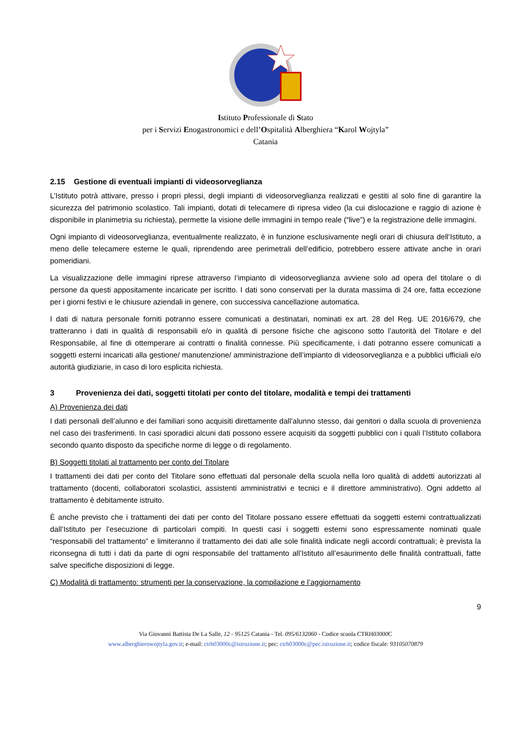Istituto Professionale di Stato
per i Servizi Enogastronomici e dell’Ospitalità Alberghiera “Karol Wojtyla”
Catania
2.15 Gestione di eventuali impianti di videosorveglianza
L’Istituto potrà attivare, presso i propri plessi, degli impianti di videosorveglianza realizzati e gestiti al solo fine di garantire la sicurezza del patrimonio scolastico. Tali impianti, dotati di telecamere di ripresa video (la cui dislocazione e raggio di azione è disponibile in planimetria su richiesta), permette la visione delle immagini in tempo reale (“live”) e la registrazione delle immagini.
Ogni impianto di videosorveglianza, eventualmente realizzato, è in funzione esclusivamente negli orari di chiusura dell’Istituto, a meno delle telecamere esterne le quali, riprendendo aree perimetrali dell’edificio, potrebbero essere attivate anche in orari pomeridiani.
La visualizzazione delle immagini riprese attraverso l’impianto di videosorveglianza avviene solo ad opera del titolare o di persone da questi appositamente incaricate per iscritto. I dati sono conservati per la durata massima di 24 ore, fatta eccezione per i giorni festivi e le chiusure aziendali in genere, con successiva cancellazione automatica.
I dati di natura personale forniti potranno essere comunicati a destinatari, nominati ex art. 28 del Reg. UE 2016/679, che tratteranno i dati in qualità di responsabili e/o in qualità di persone fisiche che agiscono sotto l’autorità del Titolare e del Responsabile, al fine di ottemperare ai contratti o finalità connesse. Più specificamente, i dati potranno essere comunicati a soggetti esterni incaricati alla gestione/ manutenzione/ amministrazione dell’impianto di videosorveglianza e a pubblici ufficiali e/o autorità giudiziarie, in caso di loro esplicita richiesta.
3 Provenienza dei dati, soggetti titolati per conto del titolare, modalità e tempi dei trattamenti
A) Provenienza dei dati
I dati personali dell’alunno e dei familiari sono acquisiti direttamente dall’alunno stesso, dai genitori o dalla scuola di provenienza nel caso dei trasferimenti. In casi sporadici alcuni dati possono essere acquisiti da soggetti pubblici con i quali l’Istituto collabora secondo quanto disposto da specifiche norme di legge o di regolamento.
B) Soggetti titolati al trattamento per conto del Titolare
I trattamenti dei dati per conto del Titolare sono effettuati dal personale della scuola nella loro qualità di addetti autorizzati al trattamento (docenti, collaboratori scolastici, assistenti amministrativi e tecnici e il direttore amministrativo). Ogni addetto al trattamento è debitamente istruito.
È anche previsto che i trattamenti dei dati per conto del Titolare possano essere effettuati da soggetti esterni contrattualizzati dall’Istituto per l’esecuzione di particolari compiti. In questi casi i soggetti esterni sono espressamente nominati quale “responsabili del trattamento” e limiteranno il trattamento dei dati alle sole finalità indicate negli accordi contrattuali; è prevista la riconsegna di tutti i dati da parte di ogni responsabile del trattamento all’Istituto all’esaurimento delle finalità contrattuali, fatte salve specifiche disposizioni di legge.
C) Modalità di trattamento: strumenti per la conservazione, la compilazione e l’aggiornamento
9
Via Giovanni Battista De La Salle, 12 - 95125 Catania - Tel. 095/6132060 - Codice scuola CTRH03000 C
www.alberghierowojtyla.gov.it; e-mail: ctrh03000c@istruzione.it; pec: ctrh03000c@pec.istruzione.it; codice fiscale: 93105070879